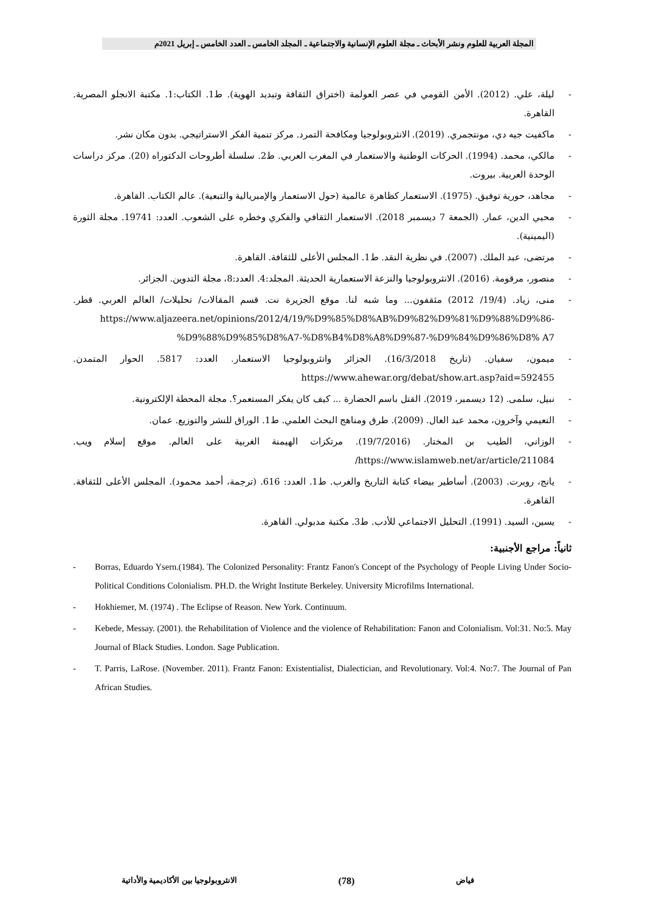المجلة العربية للعلوم ونشر الأبحاث ـ مجلة العلوم الإنسانية والاجتماعية ـ المجلد الخامس ـ العدد الخامس ـ إبريل 2021م
- ليلة، علي. (2012). الأمن القومي في عصر العولمة (اختراق الثقافة وتبديد الهوية). ط1. الكتاب:1. مكتبة الانجلو المصرية. القاهرة.
- ماكفيت جيه دي، مونتجمري. (2019). الانثروبولوجيا ومكافحة التمرد. مركز تنمية الفكر الاستراتيجي. بدون مكان نشر.
- مالكي، محمد. (1994). الحركات الوطنية والاستعمار في المغرب العربي. ط2. سلسلة أطروحات الدكتوراه (20). مركز دراسات الوحدة العربية. بيروت.
- مجاهد، حورية توفيق. (1975). الاستعمار كظاهرة عالمية (حول الاستعمار والإمبريالية والتبعية). عالم الكتاب. القاهرة.
- محيي الدين، عمار. (الجمعة 7 ديسمبر 2018). الاستعمار الثقافي والفكري وخطره على الشعوب. العدد: 19741. مجلة الثورة (اليمينية).
- مرتضى، عبد الملك. (2007). في نظرية النقد. ط1. المجلس الأعلى للثقافة. القاهرة.
- منصور، مرقومة. (2016). الانثروبولوجيا والنزعة الاستعمارية الحديثة. المجلد:4. العدد:8، مجلة التدوين. الجزائر.
- منى، زياد. (19/4/ 2012) مثقفون... وما شبه لنا. موقع الجزيرة نت. قسم المقالات/ تحليلات/ العالم العربي. قطر. https://www.aljazeera.net/opinions/2012/4/19/%D9%85%D8%AB%D9%82%D9%81%D9%88%D9%86-%D9%88%D9%85%D8%A7-%D8%B4%D8%A8%D9%87-%D9%84%D9%86%D8% A7
- ميمون، سفيان. (تاريخ 16/3/2018). الجزائر وانثروبولوجيا الاستعمار. العدد: 5817. الحوار المتمدن. https://www.ahewar.org/debat/show.art.asp?aid=592455
- نبيل، سلمى. (12 ديسمبر، 2019). القتل باسم الحضارة ... كيف كان يفكر المستعمر؟. مجلة المحطة الإلكترونية.
- النعيمي وآخرون، محمد عبد العال. (2009). طرق ومناهج البحث العلمي. ط1. الوراق للنشر والتوزيع. عمان.
- الوزاني، الطيب بن المختار. (19/7/2016). مرتكزات الهيمنة الغربية على العالم. موقع إسلام ويب. https://www.islamweb.net/ar/article/211084/
- يانج، روبرت. (2003). أساطير بيضاء كتابة التاريخ والغرب. ط1. العدد: 616. (ترجمة، أحمد محمود). المجلس الأعلى للثقافة. القاهرة.
- يسين، السيد. (1991). التحليل الاجتماعي للأدب. ط3. مكتبة مدبولي. القاهرة.
ثانياً: مراجع الأجنبية:
- Borras, Eduardo Ysern.(1984). The Colonized Personality: Frantz Fanon's Concept of the Psychology of People Living Under Socio- Political Conditions Colonialism. PH.D. the Wright Institute Berkeley. University Microfilms International.
- Hokhiemer, M. (1974) . The Eclipse of Reason. New York. Continuum.
- Kebede, Messay. (2001). the Rehabilitation of Violence and the violence of Rehabilitation: Fanon and Colonialism. Vol:31. No:5. May Journal of Black Studies. London. Sage Publication.
- T. Parris, LaRose. (November. 2011). Frantz Fanon: Existentialist, Dialectician, and Revolutionary. Vol:4. No:7. The Journal of Pan African Studies.
فياض (78) الانثروبولوجيا بين الأكاديمية والأداتية